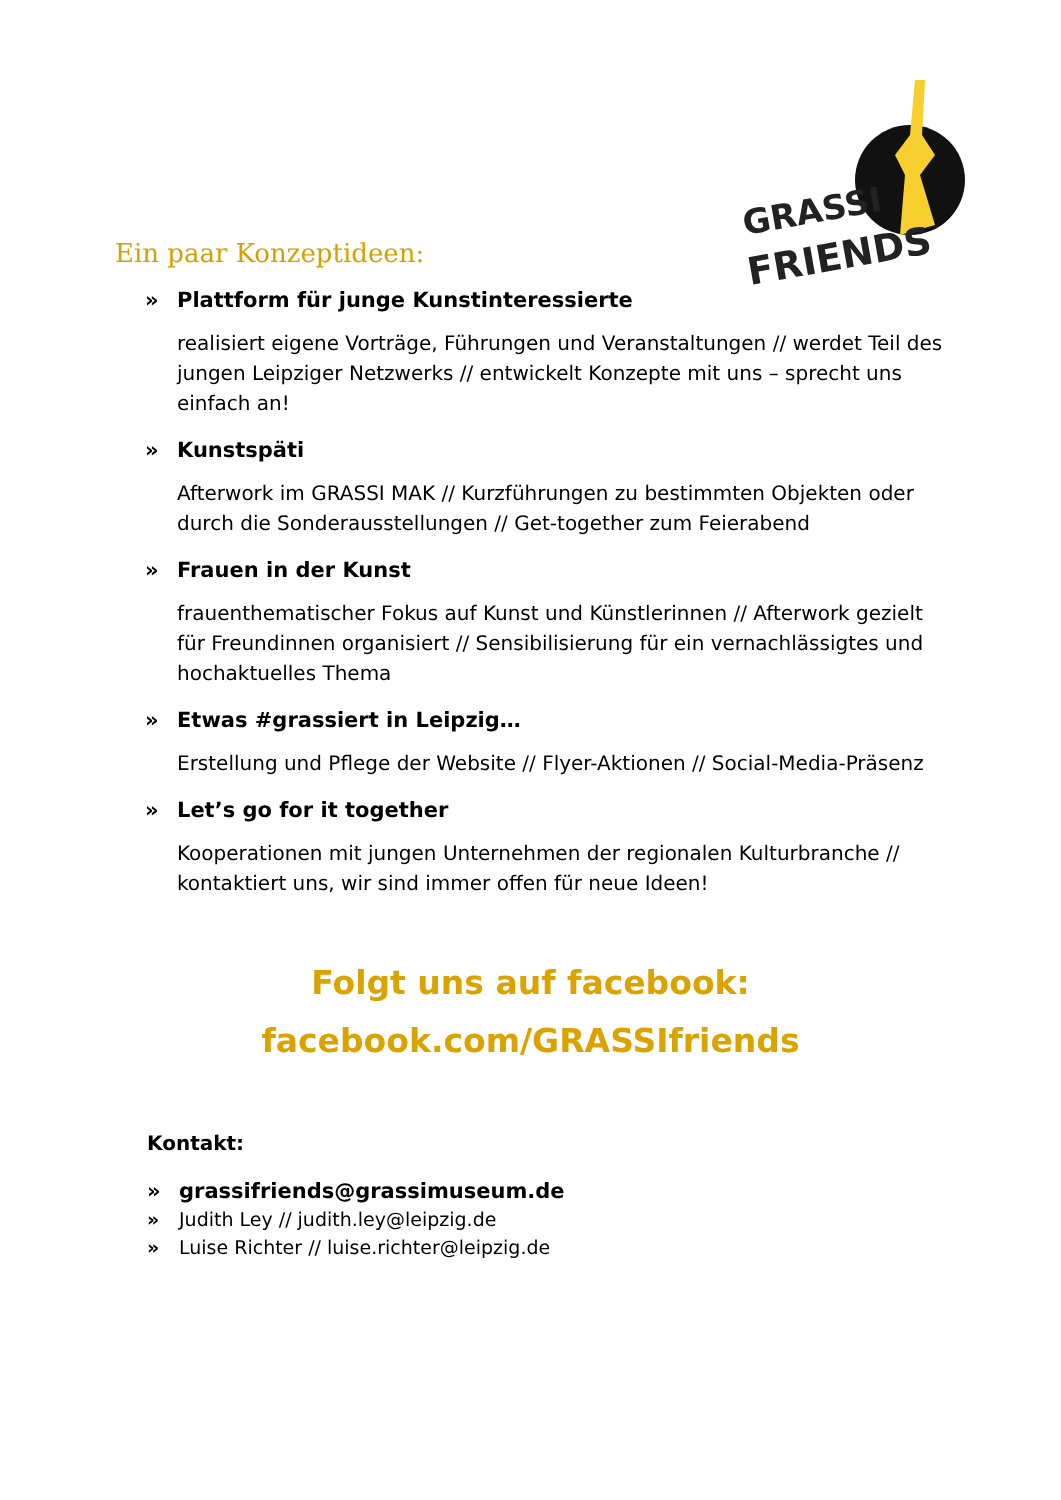GRASSI
FRIENDS
Ein paar Konzeptideen:
» Plattform für junge Kunstinteressierte
realisiert eigene Vorträge, Führungen und Veranstaltungen // werdet Teil des jungen Leipziger Netzwerks // entwickelt Konzepte mit uns – sprecht uns einfach an!
» Kunstspäti
Afterwork im GRASSI MAK // Kurzführungen zu bestimmten Objekten oder durch die Sonderausstellungen // Get-together zum Feierabend
» Frauen in der Kunst
frauenthematischer Fokus auf Kunst und Künstlerinnen // Afterwork gezielt für Freundinnen organisiert // Sensibilisierung für ein vernachlässigtes und hochaktuelles Thema
» Etwas #grassiert in Leipzig…
Erstellung und Pflege der Website // Flyer-Aktionen // Social-Media-Präsenz
» Let’s go for it together
Kooperationen mit jungen Unternehmen der regionalen Kulturbranche // kontaktiert uns, wir sind immer offen für neue Ideen!
Folgt uns auf facebook:
facebook.com/GRASSIfriends
Kontakt:
» grassifriends@grassimuseum.de
» Judith Ley // judith.ley@leipzig.de
» Luise Richter // luise.richter@leipzig.de